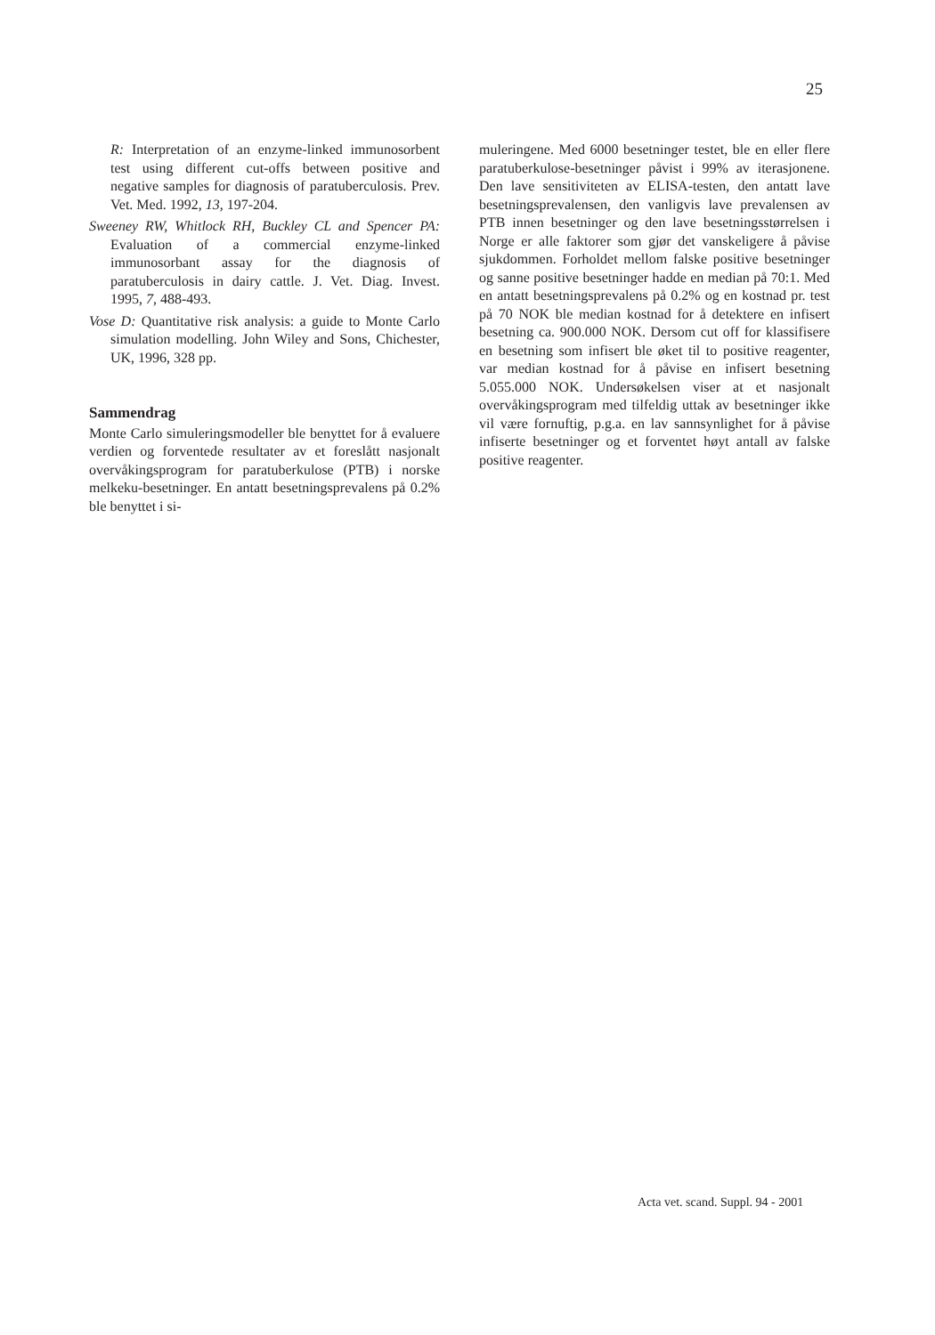25
R: Interpretation of an enzyme-linked immunosorbent test using different cut-offs between positive and negative samples for diagnosis of paratuberculosis. Prev. Vet. Med. 1992, 13, 197-204.
Sweeney RW, Whitlock RH, Buckley CL and Spencer PA: Evaluation of a commercial enzyme-linked immunosorbant assay for the diagnosis of paratuberculosis in dairy cattle. J. Vet. Diag. Invest. 1995, 7, 488-493.
Vose D: Quantitative risk analysis: a guide to Monte Carlo simulation modelling. John Wiley and Sons, Chichester, UK, 1996, 328 pp.
Sammendrag
Monte Carlo simuleringsmodeller ble benyttet for å evaluere verdien og forventede resultater av et foreslått nasjonalt overvåkingsprogram for paratuberkulose (PTB) i norske melkeku-besetninger. En antatt besetningsprevalens på 0.2% ble benyttet i si-
muleringene. Med 6000 besetninger testet, ble en eller flere paratuberkulose-besetninger påvist i 99% av iterasjonene. Den lave sensitiviteten av ELISA-testen, den antatt lave besetningsprevalensen, den vanligvis lave prevalensen av PTB innen besetninger og den lave besetningsstørrelsen i Norge er alle faktorer som gjør det vanskeligere å påvise sjukdommen. Forholdet mellom falske positive besetninger og sanne positive besetninger hadde en median på 70:1. Med en antatt besetningsprevalens på 0.2% og en kostnad pr. test på 70 NOK ble median kostnad for å detektere en infisert besetning ca. 900.000 NOK. Dersom cut off for klassifisere en besetning som infisert ble øket til to positive reagenter, var median kostnad for å påvise en infisert besetning 5.055.000 NOK. Undersøkelsen viser at et nasjonalt overvåkingsprogram med tilfeldig uttak av besetninger ikke vil være fornuftig, p.g.a. en lav sannsynlighet for å påvise infiserte besetninger og et forventet høyt antall av falske positive reagenter.
Acta vet. scand. Suppl. 94 - 2001